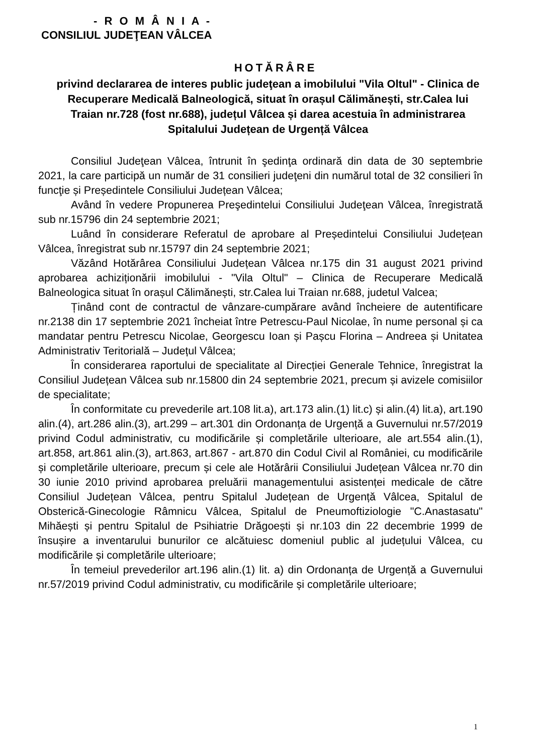- R O M Â N I A -
CONSILIUL JUDEŢEAN VÂLCEA
HOTĂRÂRE
privind declararea de interes public judeţean a imobilului "Vila Oltul" - Clinica de Recuperare Medicală Balneologică, situat în orașul Călimănești, str.Calea lui Traian nr.728 (fost nr.688), județul Vâlcea și darea acestuia în administrarea Spitalului Județean de Urgență Vâlcea
Consiliul Judeţean Vâlcea, întrunit în şedinţa ordinară din data de 30 septembrie 2021, la care participă un număr de 31 consilieri judeţeni din numărul total de 32 consilieri în funcţie și Președintele Consiliului Județean Vâlcea;
Având în vedere Propunerea Preşedintelui Consiliului Judeţean Vâlcea, înregistrată sub nr.15796 din 24 septembrie 2021;
Luând în considerare Referatul de aprobare al Președintelui Consiliului Județean Vâlcea, înregistrat sub nr.15797 din 24 septembrie 2021;
Văzând Hotărârea Consiliului Județean Vâlcea nr.175 din 31 august 2021 privind aprobarea achiziționării imobilului - "Vila Oltul" – Clinica de Recuperare Medicală Balneologica situat în orașul Călimănești, str.Calea lui Traian nr.688, judetul Valcea;
Ținând cont de contractul de vânzare-cumpărare având încheiere de autentificare nr.2138 din 17 septembrie 2021 încheiat între Petrescu-Paul Nicolae, în nume personal și ca mandatar pentru Petrescu Nicolae, Georgescu Ioan și Pașcu Florina – Andreea și Unitatea Administrativ Teritorială – Județul Vâlcea;
În considerarea raportului de specialitate al Direcției Generale Tehnice, înregistrat la Consiliul Județean Vâlcea sub nr.15800 din 24 septembrie 2021, precum și avizele comisiilor de specialitate;
În conformitate cu prevederile art.108 lit.a), art.173 alin.(1) lit.c) și alin.(4) lit.a), art.190 alin.(4), art.286 alin.(3), art.299 – art.301 din Ordonanța de Urgență a Guvernului nr.57/2019 privind Codul administrativ, cu modificările și completările ulterioare, ale art.554 alin.(1), art.858, art.861 alin.(3), art.863, art.867 - art.870 din Codul Civil al României, cu modificările și completările ulterioare, precum și cele ale Hotărârii Consiliului Județean Vâlcea nr.70 din 30 iunie 2010 privind aprobarea preluării managementului asistenței medicale de către Consiliul Județean Vâlcea, pentru Spitalul Județean de Urgență Vâlcea, Spitalul de Obsterică-Ginecologie Râmnicu Vâlcea, Spitalul de Pneumoftiziologie "C.Anastasatu" Mihăești și pentru Spitalul de Psihiatrie Drăgoești și nr.103 din 22 decembrie 1999 de însușire a inventarului bunurilor ce alcătuiesc domeniul public al județului Vâlcea, cu modificările și completările ulterioare;
În temeiul prevederilor art.196 alin.(1) lit. a) din Ordonanța de Urgență a Guvernului nr.57/2019 privind Codul administrativ, cu modificările și completările ulterioare;
1